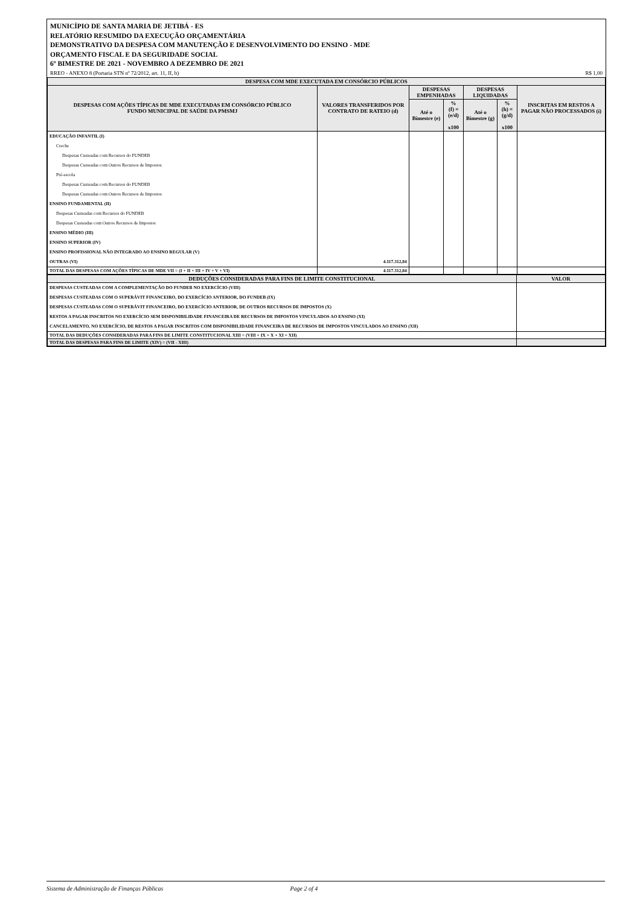MUNICÍPIO DE SANTA MARIA DE JETIBÁ - ES
RELATÓRIO RESUMIDO DA EXECUÇÃO ORÇAMENTÁRIA
DEMONSTRATIVO DA DESPESA COM MANUTENÇÃO E DESENVOLVIMENTO DO ENSINO - MDE
ORÇAMENTO FISCAL E DA SEGURIDADE SOCIAL
6º BIMESTRE DE 2021 - NOVEMBRO A DEZEMBRO DE 2021
RREO - ANEXO 8 (Portaria STN nº 72/2012, art. 11, II, b) R$ 1,00
| DESPESA COM MDE EXECUTADA EM CONSÓRCIO PÚBLICOS | | | | | | |
| DESPESAS COM AÇÕES TÍPICAS DE MDE EXECUTADAS EM CONSÓRCIO PÚBLICO FUNDO MUNICIPAL DE SAÚDE DA PMSMJ | VALORES TRANSFERIDOS POR CONTRATO DE RATEIO (d) | DESPESAS EMPENHADAS | | DESPESAS LIQUIDADAS | | INSCRITAS EM RESTOS A PAGAR NÃO PROCESSADOS (i) |
| | | Até o Bimestre (e) | % (f) = (e/d) x100 | Até o Bimestre (g) | % (h) = (g/d) x100 | |
| EDUCAÇÃO INFANTIL (I) | | | | | | |
| Creche | | | | | | |
| Despesas Custeadas com Recursos do FUNDEB | | | | | | |
| Despesas Custeadas com Outros Recursos de Impostos | | | | | | |
| Pré-escola | | | | | | |
| Despesas Custeadas com Recursos do FUNDEB | | | | | | |
| Despesas Custeadas com Outros Recursos de Impostos | | | | | | |
| ENSINO FUNDAMENTAL (II) | | | | | | |
| Despesas Custeadas com Recursos do FUNDEB | | | | | | |
| Despesas Custeadas com Outros Recursos de Impostos | | | | | | |
| ENSINO MÉDIO (III) | | | | | | |
| ENSINO SUPERIOR (IV) | | | | | | |
| ENSINO PROFISSIONAL NÃO INTEGRADO AO ENSINO REGULAR (V) | | | | | | |
| OUTRAS (VI) | 4.117.312,84 | | | | | |
| TOTAL DAS DESPESAS COM AÇÕES TÍPICAS DE MDE VII = (I + II + III + IV + V + VI) | 4.117.312,84 | | | | | |
| DEDUÇÕES CONSIDERADAS PARA FINS DE LIMITE CONSTITUCIONAL | VALOR |
| DESPESAS CUSTEADAS COM A COMPLEMENTAÇÃO DO FUNDEB NO EXERCÍCIO (VIII) | |
| DESPESAS CUSTEADAS COM O SUPERÁVIT FINANCEIRO, DO EXERCÍCIO ANTERIOR, DO FUNDEB (IX) | |
| DESPESAS CUSTEADAS COM O SUPERÁVIT FINANCEIRO, DO EXERCÍCIO ANTERIOR, DE OUTROS RECURSOS DE IMPOSTOS (X) | |
| RESTOS A PAGAR INSCRITOS NO EXERCÍCIO SEM DISPONIBILIDADE FINANCEIRA DE RECURSOS DE IMPOSTOS VINCULADOS AO ENSINO (XI) | |
| CANCELAMENTO, NO EXERCÍCIO, DE RESTOS A PAGAR INSCRITOS COM DISPONIBILIDADE FINANCEIRA DE RECURSOS DE IMPOSTOS VINCULADOS AO ENSINO (XII) | |
| TOTAL DAS DEDUÇÕES CONSIDERADAS PARA FINS DE LIMITE CONSTITUCIONAL XIII = (VIII + IX + X + XI + XII) | |
| TOTAL DAS DESPESAS PARA FINS DE LIMITE (XIV) = (VII - XIII) | |
Sistema de Administração de Finanças Públicas Page 2 of 4